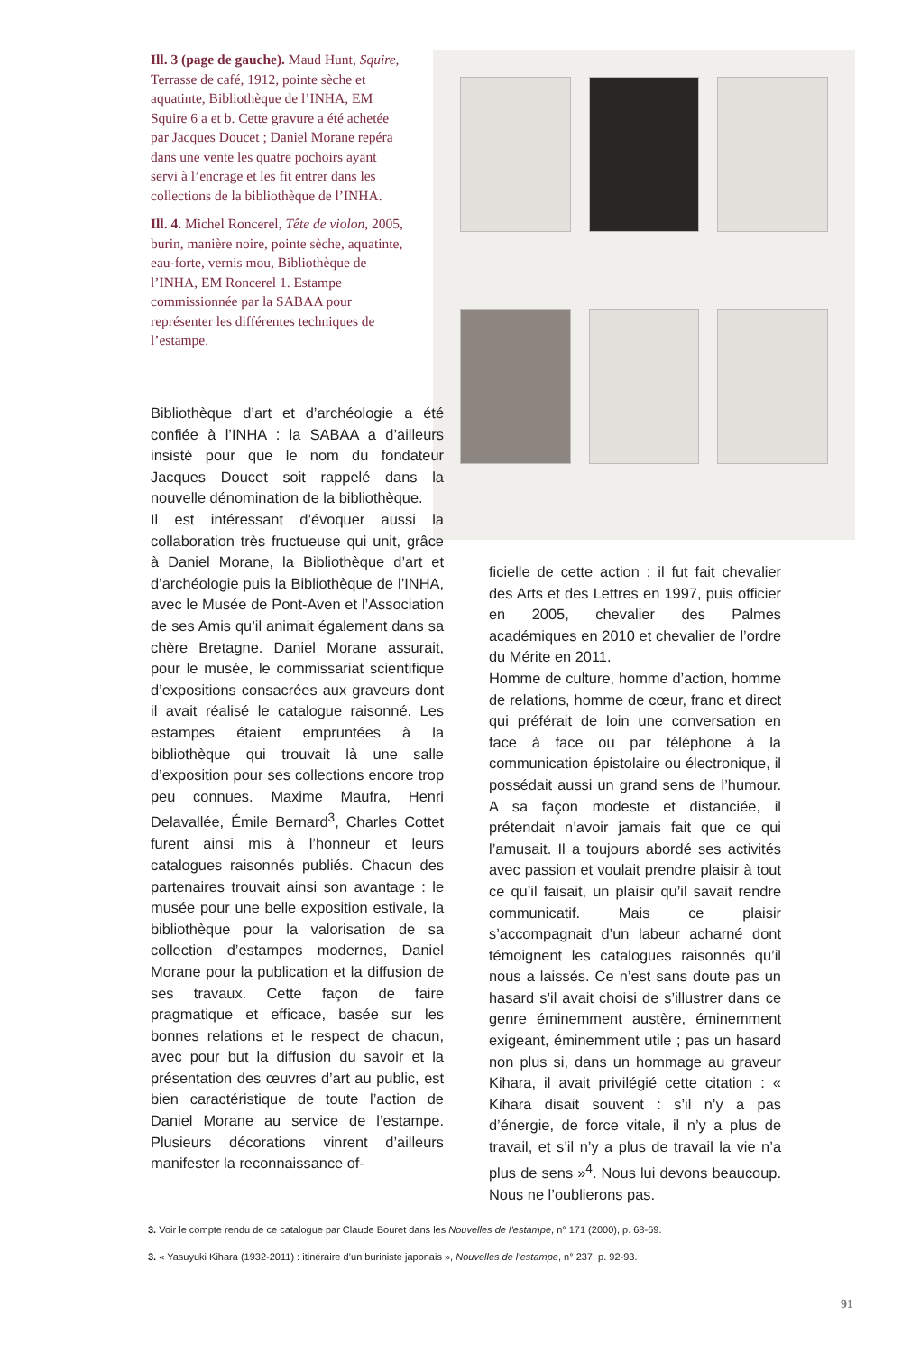Ill. 3 (page de gauche). Maud Hunt, Squire, Terrasse de café, 1912, pointe sèche et aquatinte, Bibliothèque de l’INHA, EM Squire 6 a et b. Cette gravure a été achetée par Jacques Doucet ; Daniel Morane repéra dans une vente les quatre pochoirs ayant servi à l’encrage et les fit entrer dans les collections de la bibliothèque de l’INHA.
Ill. 4. Michel Roncerel, Tête de violon, 2005, burin, manière noire, pointe sèche, aquatinte, eau-forte, vernis mou, Bibliothèque de l’INHA, EM Roncerel 1. Estampe commissionnée par la SABAA pour représenter les différentes techniques de l’estampe.
Bibliothèque d’art et d’archéologie a été confiée à l’INHA : la SABAA a d’ailleurs insisté pour que le nom du fondateur Jacques Doucet soit rappelé dans la nouvelle dénomination de la bibliothèque.
Il est intéressant d’évoquer aussi la collaboration très fructueuse qui unit, grâce à Daniel Morane, la Bibliothèque d’art et d’archéologie puis la Bibliothèque de l’INHA, avec le Musée de Pont-Aven et l’Association de ses Amis qu’il animait également dans sa chère Bretagne. Daniel Morane assurait, pour le musée, le commissariat scientifique d’expositions consacrées aux graveurs dont il avait réalisé le catalogue raisonné. Les estampes étaient empruntées à la bibliothèque qui trouvait là une salle d’exposition pour ses collections encore trop peu connues. Maxime Maufra, Henri Delavallée, Émile Bernard<sup>3</sup>, Charles Cottet furent ainsi mis à l’honneur et leurs catalogues raisonnés publiés. Chacun des partenaires trouvait ainsi son avantage : le musée pour une belle exposition estivale, la bibliothèque pour la valorisation de sa collection d’estampes modernes, Daniel Morane pour la publication et la diffusion de ses travaux. Cette façon de faire pragmatique et efficace, basée sur les bonnes relations et le respect de chacun, avec pour but la diffusion du savoir et la présentation des œuvres d’art au public, est bien caractéristique de toute l’action de Daniel Morane au service de l’estampe. Plusieurs décorations vinrent d’ailleurs manifester la reconnaissance of-
ficielle de cette action : il fut fait chevalier des Arts et des Lettres en 1997, puis officier en 2005, chevalier des Palmes académiques en 2010 et chevalier de l’ordre du Mérite en 2011.
Homme de culture, homme d’action, homme de relations, homme de cœur, franc et direct qui préférait de loin une conversation en face à face ou par téléphone à la communication épistolaire ou électronique, il possédait aussi un grand sens de l’humour. A sa façon modeste et distanciée, il prétendait n’avoir jamais fait que ce qui l’amusait. Il a toujours abordé ses activités avec passion et voulait prendre plaisir à tout ce qu’il faisait, un plaisir qu’il savait rendre communicatif. Mais ce plaisir s’accompagnait d’un labeur acharné dont témoignent les catalogues raisonnés qu’il nous a laissés. Ce n’est sans doute pas un hasard s’il avait choisi de s’illustrer dans ce genre éminemment austère, éminemment exigeant, éminemment utile ; pas un hasard non plus si, dans un hommage au graveur Kihara, il avait privilégié cette citation : « Kihara disait souvent : s’il n’y a pas d’énergie, de force vitale, il n’y a plus de travail, et s’il n’y a plus de travail la vie n’a plus de sens »<sup>4</sup>. Nous lui devons beaucoup. Nous ne l’oublierons pas.
3. Voir le compte rendu de ce catalogue par Claude Bouret dans les Nouvelles de l’estampe, n° 171 (2000), p. 68-69.
3. « Yasuyuki Kihara (1932-2011) : itinéraire d’un buriniste japonais », Nouvelles de l’estampe, n° 237, p. 92-93.
91